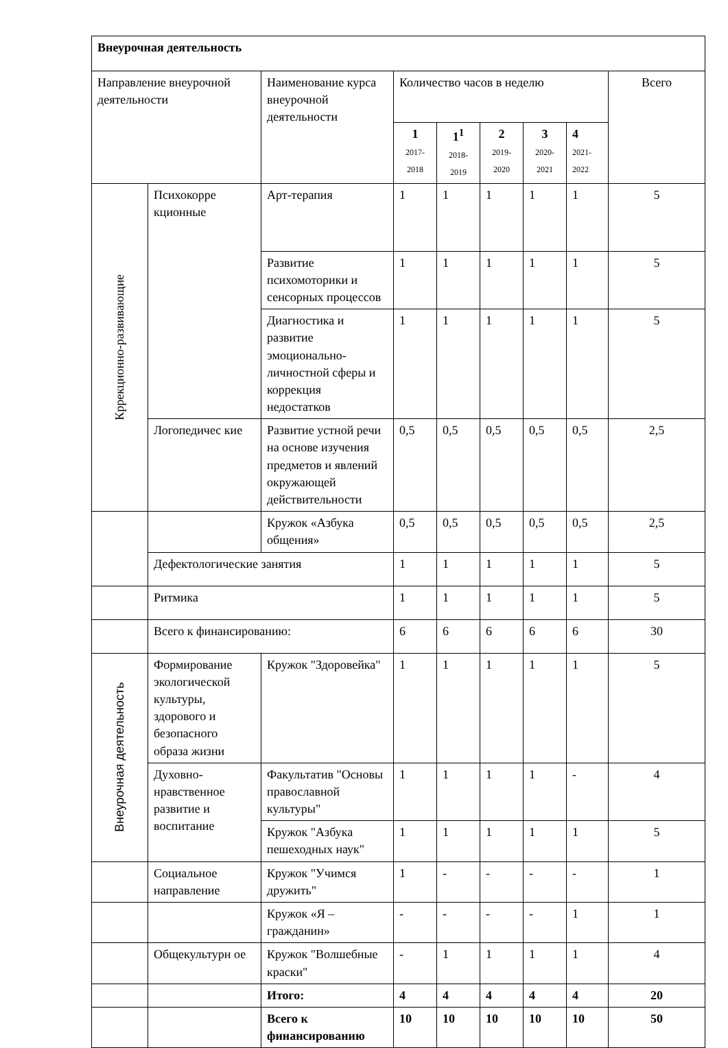| Внеурочная деятельность | | | | | | | | |
| Направление внеурочной деятельности | | Наименование курса внеурочной деятельности | Количество часов в неделю | | | | | Всего |
| | | | 1 2017-2018 | 1<sup>1</sup> 2018-2019 | 2 2019-2020 | 3 2020-2021 | 4 2021-2022 | |
| Кррекционно-развивающие | Психокорре кционные | Арт-терапия | 1 | 1 | 1 | 1 | 1 | 5 |
| | | Развитие психомоторики и сенсорных процессов | 1 | 1 | 1 | 1 | 1 | 5 |
| | | Диагностика и развитие эмоционально-личностной сферы и коррекция недостатков | 1 | 1 | 1 | 1 | 1 | 5 |
| | Логопедичес кие | Развитие устной речи на основе изучения предметов и явлений окружающей действительности | 0,5 | 0,5 | 0,5 | 0,5 | 0,5 | 2,5 |
| | | Кружок «Азбука общения» | 0,5 | 0,5 | 0,5 | 0,5 | 0,5 | 2,5 |
| | Дефектологические занятия | | 1 | 1 | 1 | 1 | 1 | 5 |
| | Ритмика | | 1 | 1 | 1 | 1 | 1 | 5 |
| | Всего к финансированию: | | 6 | 6 | 6 | 6 | 6 | 30 |
| Внеурочная деятельность | Формирование экологической культуры, здорового и безопасного образа жизни | Кружок "Здоровейка" | 1 | 1 | 1 | 1 | 1 | 5 |
| | Духовно-нравственное развитие и воспитание | Факультатив "Основы православной культуры" | 1 | 1 | 1 | 1 | - | 4 |
| | | Кружок "Азбука пешеходных наук" | 1 | 1 | 1 | 1 | 1 | 5 |
| | Социальное направление | Кружок "Учимся дружить" | 1 | - | - | - | - | 1 |
| | | Кружок «Я – гражданин» | - | - | - | - | 1 | 1 |
| | Общекультурн ое | Кружок "Волшебные краски" | - | 1 | 1 | 1 | 1 | 4 |
| | | Итого: | 4 | 4 | 4 | 4 | 4 | 20 |
| | | Всего к финансированию | 10 | 10 | 10 | 10 | 10 | 50 |